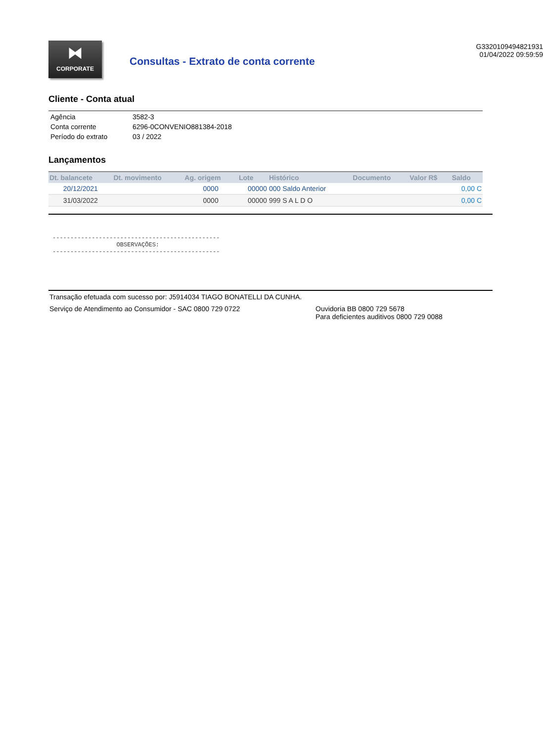⧓
CORPORATE
Consultas - Extrato de conta corrente
G3320109494821931
01/04/2022 09:59:59
Cliente - Conta atual
| Agência | 3582-3 |
| Conta corrente | 6296-0CONVENIO881384-2018 |
| Período do extrato | 03 / 2022 |
Lançamentos
| Dt. balancete | Dt. movimento | Ag. origem | Lote | Histórico | Documento | Valor R$ | Saldo |
| --- | --- | --- | --- | --- | --- | --- | --- |
| 20/12/2021 | | 0000 | 00000 | 000 Saldo Anterior | | | 0,00 C |
| 31/03/2022 | | 0000 | 00000 | 999 S A L D O | | | 0,00 C |
-----------------------------------------------
                  OBSERVAÇÕES:
-----------------------------------------------
Transação efetuada com sucesso por: J5914034 TIAGO BONATELLI DA CUNHA.
Serviço de Atendimento ao Consumidor - SAC 0800 729 0722 Ouvidoria BB 0800 729 5678
Para deficientes auditivos 0800 729 0088